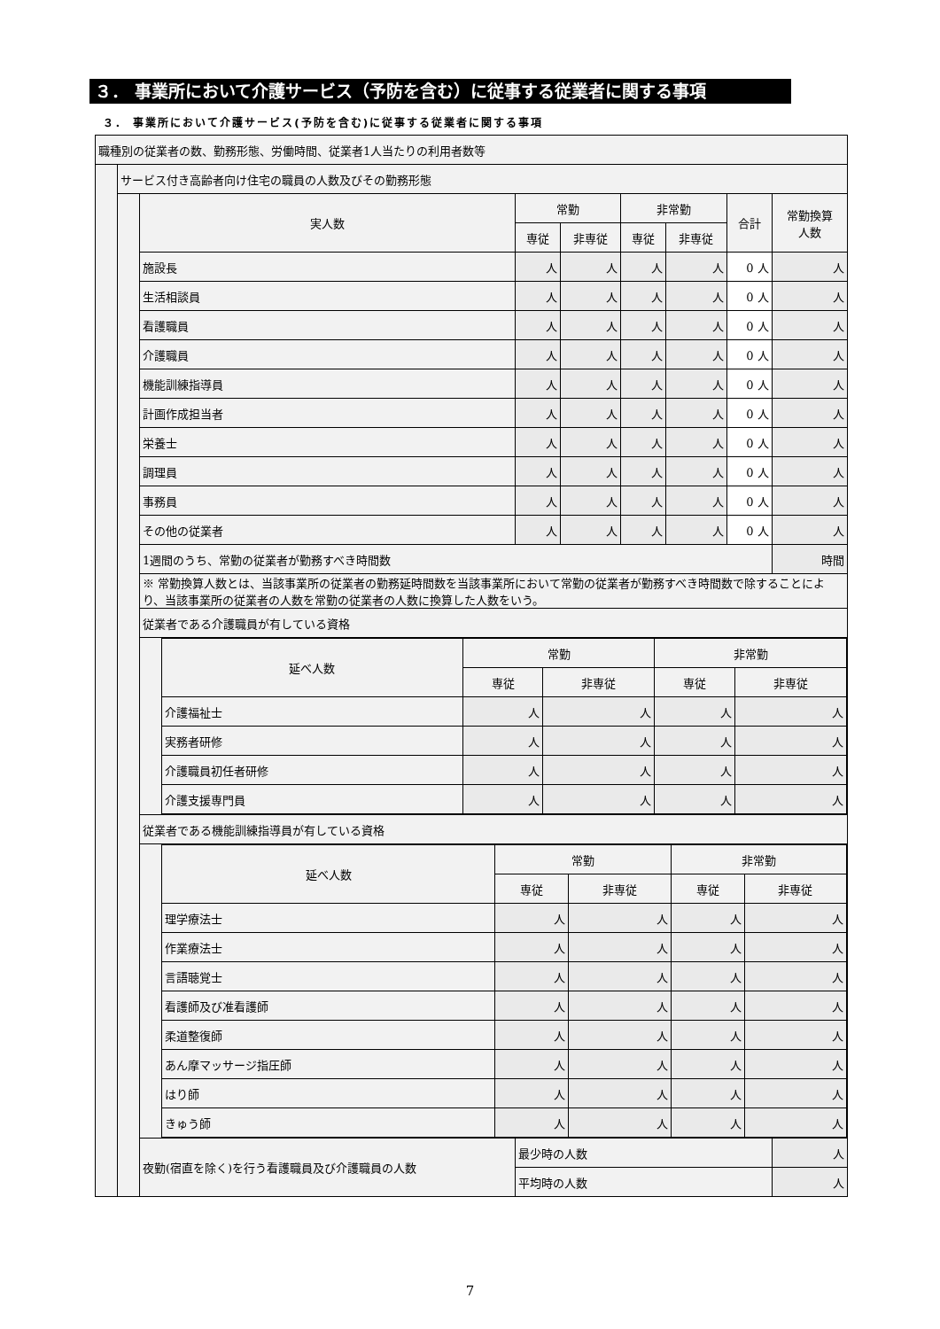３． 事業所において介護サービス（予防を含む）に従事する従業者に関する事項
３． 事業所において介護サービス(予防を含む)に従事する従業者に関する事項
| 職種別の従業者の数、勤務形態、労働時間、従業者1人当たりの利用者数等 | | | | | | | | |
| | サービス付き高齢者向け住宅の職員の人数及びその勤務形態 | | | | | | | |
| | | 実人数 | 常勤 | | 非常勤 | | 合計 | 常勤換算 人数 |
| | | | 専従 | 非専従 | 専従 | 非専従 | | |
| | | 施設長 | 人 | 人 | 人 | 人 | 0 人 | 人 |
| | | 生活相談員 | 人 | 人 | 人 | 人 | 0 人 | 人 |
| | | 看護職員 | 人 | 人 | 人 | 人 | 0 人 | 人 |
| | | 介護職員 | 人 | 人 | 人 | 人 | 0 人 | 人 |
| | | 機能訓練指導員 | 人 | 人 | 人 | 人 | 0 人 | 人 |
| | | 計画作成担当者 | 人 | 人 | 人 | 人 | 0 人 | 人 |
| | | 栄養士 | 人 | 人 | 人 | 人 | 0 人 | 人 |
| | | 調理員 | 人 | 人 | 人 | 人 | 0 人 | 人 |
| | | 事務員 | 人 | 人 | 人 | 人 | 0 人 | 人 |
| | | その他の従業者 | 人 | 人 | 人 | 人 | 0 人 | 人 |
| | | 1週間のうち、常勤の従業者が勤務すべき時間数 | | | | | | 時間 |
| | | ※ 常勤換算人数とは、当該事業所の従業者の勤務延時間数を当該事業所において常勤の従業者が勤務すべき時間数で除することにより、当該事業所の従業者の人数を常勤の従業者の人数に換算した人数をいう。 | | | | | | |
| | | 従業者である介護職員が有している資格 | | | | | | |
| | | / 延べ人数 / 常勤 / / 非常勤 / / / --- / --- / --- / --- / --- / / / 専従 / 非専従 / 専従 / 非専従 / / 介護福祉士 / 人 / 人 / 人 / 人 / / 実務者研修 / 人 / 人 / 人 / 人 / / 介護職員初任者研修 / 人 / 人 / 人 / 人 / / 介護支援専門員 / 人 / 人 / 人 / 人 / | | | | | | |
| | | 従業者である機能訓練指導員が有している資格 | | | | | | |
| | | / 延べ人数 / 常勤 / / 非常勤 / / / --- / --- / --- / --- / --- / / / 専従 / 非専従 / 専従 / 非専従 / / 理学療法士 / 人 / 人 / 人 / 人 / / 作業療法士 / 人 / 人 / 人 / 人 / / 言語聴覚士 / 人 / 人 / 人 / 人 / / 看護師及び准看護師 / 人 / 人 / 人 / 人 / / 柔道整復師 / 人 / 人 / 人 / 人 / / あん摩マッサージ指圧師 / 人 / 人 / 人 / 人 / / はり師 / 人 / 人 / 人 / 人 / / きゅう師 / 人 / 人 / 人 / 人 / | | | | | | |
| | | 夜勤(宿直を除く)を行う看護職員及び介護職員の人数 | 最少時の人数 | | | | | 人 |
| | | | 平均時の人数 | | | | | 人 |
7